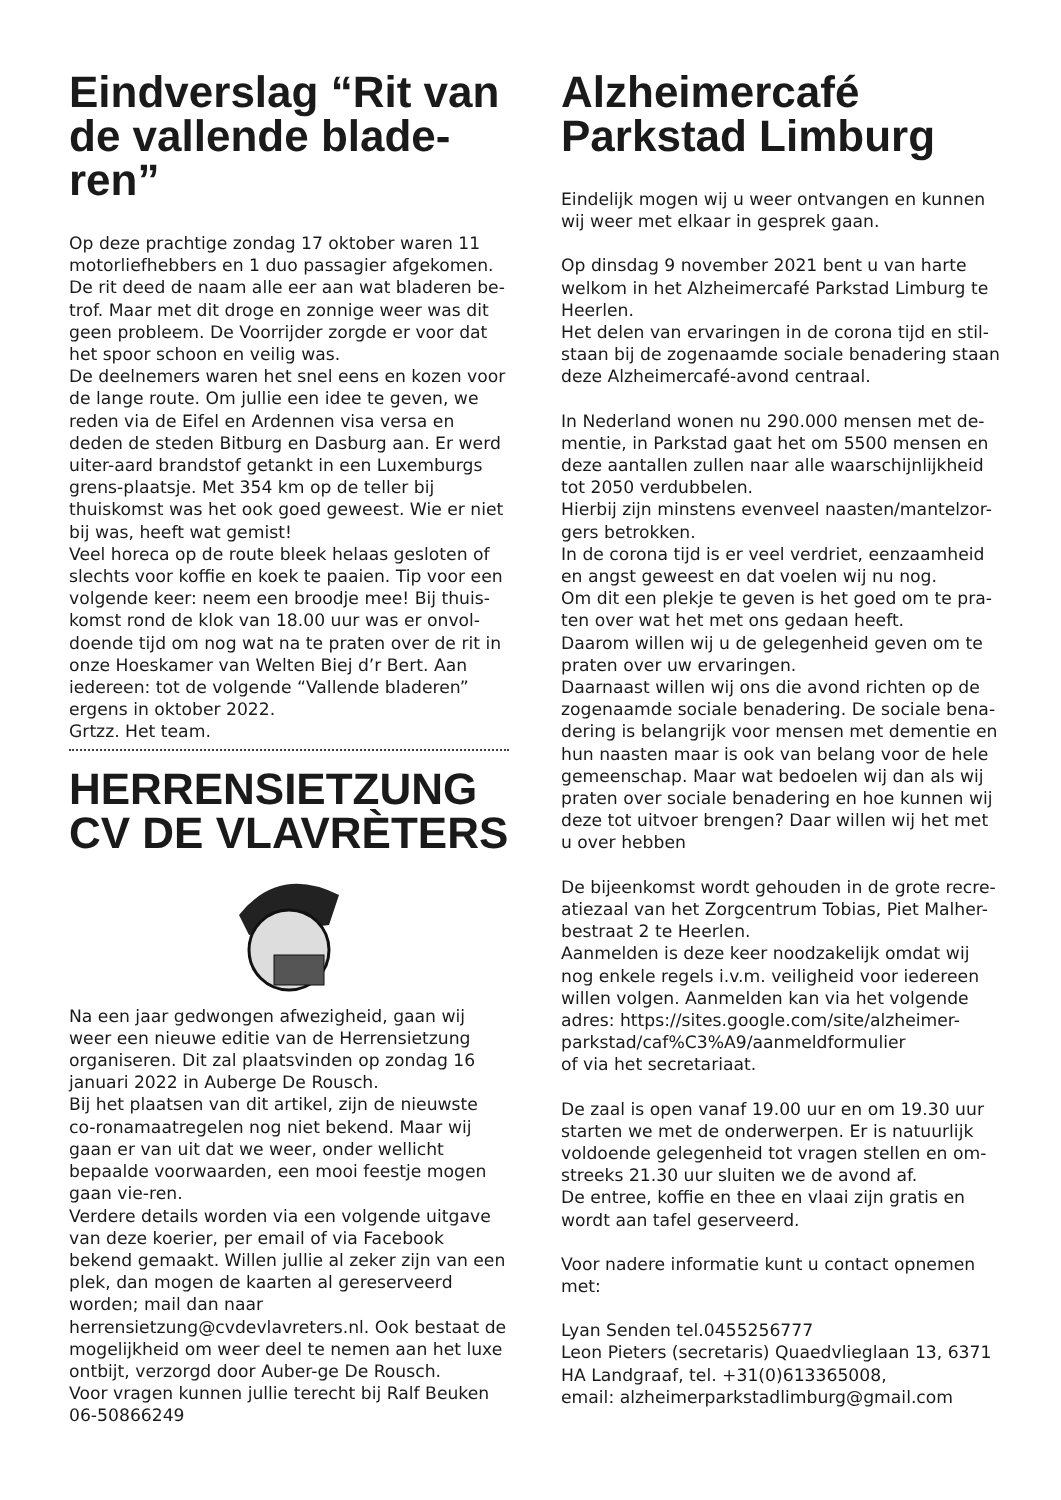Eindverslag “Rit van de vallende blade-ren”
Op deze prachtige zondag 17 oktober waren 11 motorliefhebbers en 1 duo passagier afgekomen. De rit deed de naam alle eer aan wat bladeren be-trof. Maar met dit droge en zonnige weer was dit geen probleem. De Voorrijder zorgde er voor dat het spoor schoon en veilig was.
De deelnemers waren het snel eens en kozen voor de lange route. Om jullie een idee te geven, we reden via de Eifel en Ardennen visa versa en deden de steden Bitburg en Dasburg aan. Er werd uiter-aard brandstof getankt in een Luxemburgs grens-plaatsje. Met 354 km op de teller bij thuiskomst was het ook goed geweest. Wie er niet bij was, heeft wat gemist!
Veel horeca op de route bleek helaas gesloten of slechts voor koffie en koek te paaien. Tip voor een volgende keer: neem een broodje mee! Bij thuis-komst rond de klok van 18.00 uur was er onvol-doende tijd om nog wat na te praten over de rit in onze Hoeskamer van Welten Biej d’r Bert. Aan iedereen: tot de volgende “Vallende bladeren” ergens in oktober 2022.
Grtzz. Het team.
HERRENSIETZUNG CV DE VLAVRÈTERS
Na een jaar gedwongen afwezigheid, gaan wij weer een nieuwe editie van de Herrensietzung organiseren. Dit zal plaatsvinden op zondag 16 januari 2022 in Auberge De Rousch.
Bij het plaatsen van dit artikel, zijn de nieuwste co-ronamaatregelen nog niet bekend. Maar wij gaan er van uit dat we weer, onder wellicht bepaalde voorwaarden, een mooi feestje mogen gaan vie-ren.
Verdere details worden via een volgende uitgave van deze koerier, per email of via Facebook bekend gemaakt. Willen jullie al zeker zijn van een plek, dan mogen de kaarten al gereserveerd worden; mail dan naar herrensietzung@cvdevlavreters.nl. Ook bestaat de mogelijkheid om weer deel te nemen aan het luxe ontbijt, verzorgd door Auber-ge De Rousch.
Voor vragen kunnen jullie terecht bij Ralf Beuken 06-50866249
Alzheimercafé Parkstad Limburg
Eindelijk mogen wij u weer ontvangen en kunnen wij weer met elkaar in gesprek gaan.
Op dinsdag 9 november 2021 bent u van harte welkom in het Alzheimercafé Parkstad Limburg te Heerlen.
Het delen van ervaringen in de corona tijd en stil-staan bij de zogenaamde sociale benadering staan deze Alzheimercafé-avond centraal.
In Nederland wonen nu 290.000 mensen met de-mentie, in Parkstad gaat het om 5500 mensen en deze aantallen zullen naar alle waarschijnlijkheid tot 2050 verdubbelen.
Hierbij zijn minstens evenveel naasten/mantelzor-gers betrokken.
In de corona tijd is er veel verdriet, eenzaamheid en angst geweest en dat voelen wij nu nog.
Om dit een plekje te geven is het goed om te pra-ten over wat het met ons gedaan heeft.
Daarom willen wij u de gelegenheid geven om te praten over uw ervaringen.
Daarnaast willen wij ons die avond richten op de zogenaamde sociale benadering. De sociale bena-dering is belangrijk voor mensen met dementie en hun naasten maar is ook van belang voor de hele gemeenschap. Maar wat bedoelen wij dan als wij praten over sociale benadering en hoe kunnen wij deze tot uitvoer brengen? Daar willen wij het met u over hebben
De bijeenkomst wordt gehouden in de grote recre-atiezaal van het Zorgcentrum Tobias, Piet Malher-bestraat 2 te Heerlen.
Aanmelden is deze keer noodzakelijk omdat wij nog enkele regels i.v.m. veiligheid voor iedereen willen volgen. Aanmelden kan via het volgende adres: https://sites.google.com/site/alzheimer-parkstad/caf%C3%A9/aanmeldformulier
of via het secretariaat.
De zaal is open vanaf 19.00 uur en om 19.30 uur starten we met de onderwerpen. Er is natuurlijk voldoende gelegenheid tot vragen stellen en om-streeks 21.30 uur sluiten we de avond af.
De entree, koffie en thee en vlaai zijn gratis en wordt aan tafel geserveerd.
Voor nadere informatie kunt u contact opnemen met:
Lyan Senden tel.0455256777
Leon Pieters (secretaris) Quaedvlieglaan 13, 6371 HA Landgraaf, tel. +31(0)613365008,
email: alzheimerparkstadlimburg@gmail.com